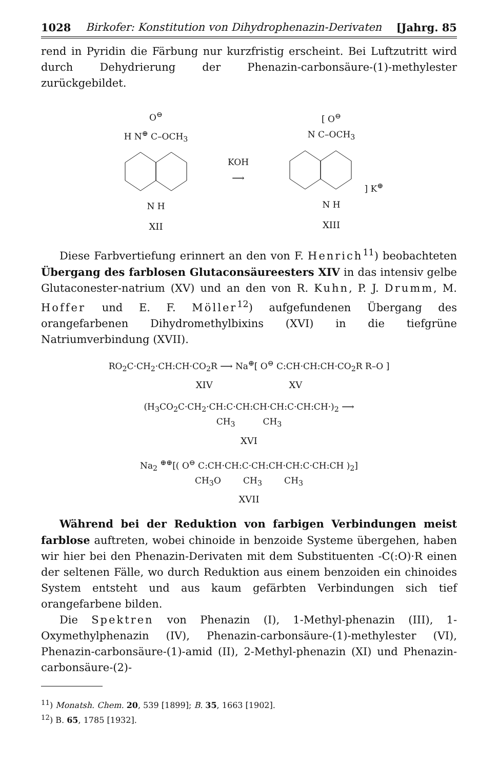1028 Birkofer: Konstitution von Dihydrophenazin-Derivaten [Jahrg. 85
rend in Pyridin die Färbung nur kurzfristig erscheint. Bei Luftzutritt wird durch Dehydrierung der Phenazin-carbonsäure-(1)-methylester zurückgebildet.
O<sup>⊖</sup>
H N<sup>⊕</sup> C–OCH<sub>3</sub>
N H
XII
KOH
⟶
[ O<sup>⊖</sup>
N C–OCH<sub>3</sub>
] K<sup>⊕</sup>
N H
XIII
Diese Farbvertiefung erinnert an den von F. Henrich<sup>11</sup>) beobachteten Übergang des farblosen Glutaconsäureesters XIV in das intensiv gelbe Glutaconester-natrium (XV) und an den von R. Kuhn, P. J. Drumm, M. Hoffer und E. F. Möller<sup>12</sup>) aufgefundenen Übergang des orangefarbenen Dihydromethylbixins (XVI) in die tiefgrüne Natriumverbindung (XVII).
RO<sub>2</sub>C·CH<sub>2</sub>·CH:CH·CO<sub>2</sub>R ⟶ Na<sup>⊕</sup>[ O<sup>⊖</sup> C:CH·CH:CH·CO<sub>2</sub>R R–O ]
XIV XV
(H<sub>3</sub>CO<sub>2</sub>C·CH<sub>2</sub>·CH:C·CH:CH·CH:C·CH:CH·)<sub>2</sub> ⟶
CH<sub>3</sub> CH<sub>3</sub>
XVI
Na<sub>2</sub> <sup>⊕⊕</sup>[( O<sup>⊖</sup> C:CH·CH:C·CH:CH·CH:C·CH:CH )<sub>2</sub>]
CH<sub>3</sub>O CH<sub>3</sub> CH<sub>3</sub>
XVII
Während bei der Reduktion von farbigen Verbindungen meist farblose auftreten, wobei chinoide in benzoide Systeme übergehen, haben wir hier bei den Phenazin-Derivaten mit dem Substituenten -C(:O)·R einen der seltenen Fälle, wo durch Reduktion aus einem benzoiden ein chinoides System entsteht und aus kaum gefärbten Verbindungen sich tief orangefarbene bilden.
Die Spektren von Phenazin (I), 1-Methyl-phenazin (III), 1-Oxymethylphenazin (IV), Phenazin-carbonsäure-(1)-methylester (VI), Phenazin-carbonsäure-(1)-amid (II), 2-Methyl-phenazin (XI) und Phenazin-carbonsäure-(2)-
<sup>11</sup>) Monatsh. Chem. 20, 539 [1899]; B. 35, 1663 [1902].
<sup>12</sup>) B. 65, 1785 [1932].